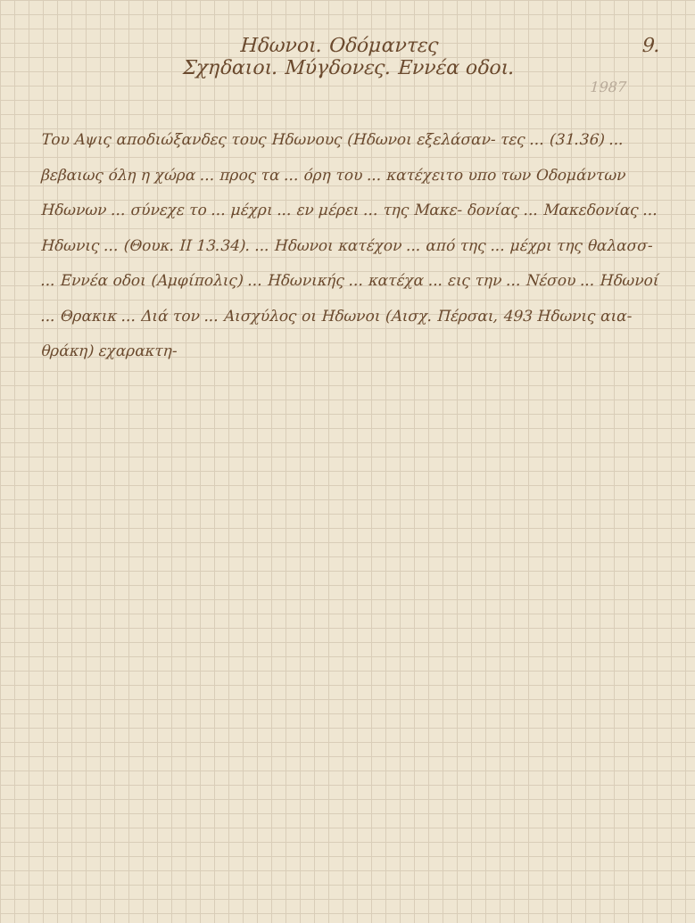9.
Ηδωνοι. Οδόμαντες
Σχηδαιοι. Μύγδονες. Εννέα οδοι.
1987
Του Αψις αποδιώξανδες τους Ηδωνους (Ηδωνοι εξελάσαν- τες ... (31.36) ... βεβαιως όλη η χώρα ... προς τα ... όρη του ... κατέχειτο υπο των Οδομάντων Ηδωνων ... σύνεχε το ... μέχρι ... εν μέρει ... της Μακε- δονίας ... Μακεδονίας ... Ηδωνις ... (Θουκ. ΙΙ 13.34). ... Ηδωνοι κατέχον ... από της ... μέχρι της θαλασσ- ... Εννέα οδοι (Αμφίπολις) ... Ηδωνικής ... κατέχα ... εις την ... Νέσου ... Ηδωνοί ... Θρακικ ... Διά τον ... Αισχύλος οι Ηδωνοι (Αισχ. Πέρσαι, 493 Ηδωνις αια-θράκη) εχαρακτη-